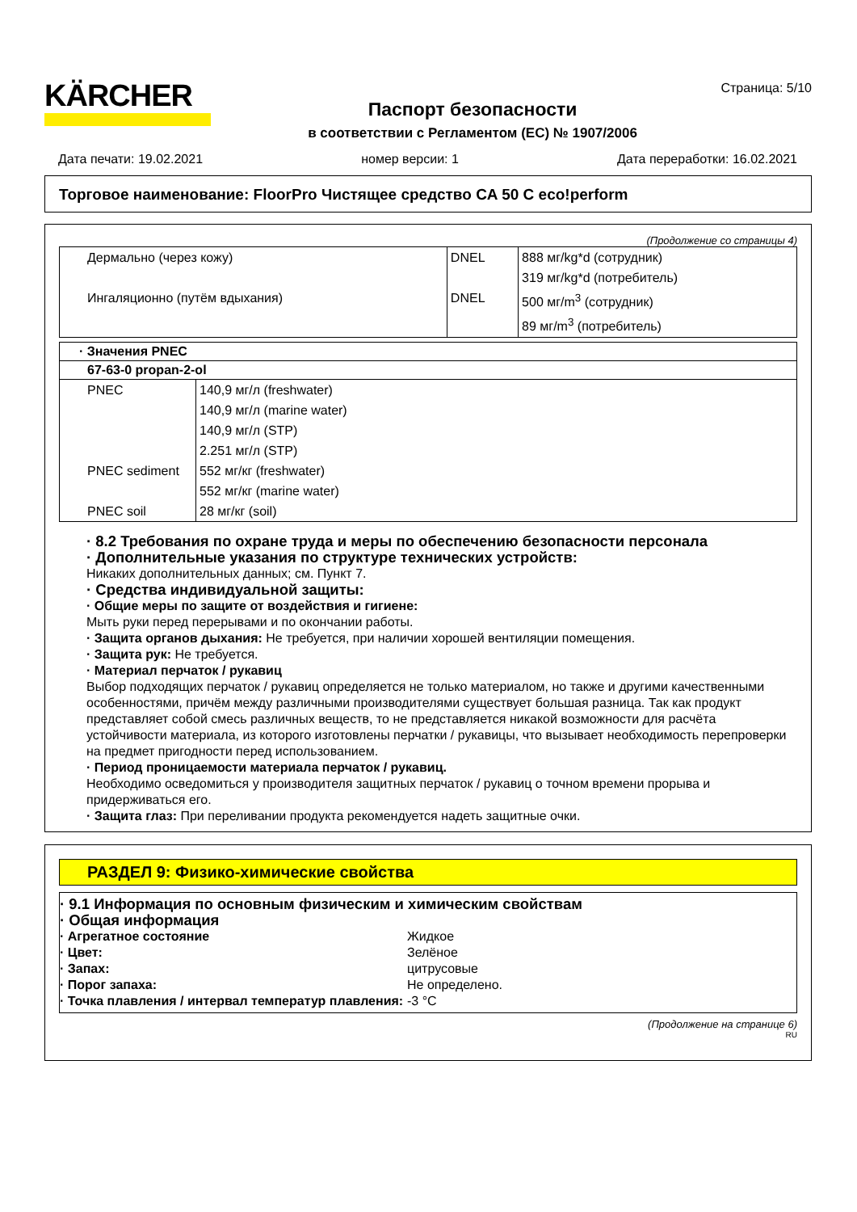KÄRCHER
Страница: 5/10
Паспорт безопасности
в соответствии с Регламентом (ЕС) № 1907/2006
Дата печати: 19.02.2021 номер версии: 1 Дата переработки: 16.02.2021
Торговое наименование: FloorPro Чистящее средство CA 50 C eco!perform
(Продолжение со страницы 4)
| Дермально (через кожу) | DNEL | 888 мг/kg*d (сотрудник) |
| | | 319 мг/kg*d (потребитель) |
| Ингаляционно (путём вдыхания) | DNEL | 500 мг/m<sup>3</sup> (сотрудник) |
| | | 89 мг/m<sup>3</sup> (потребитель) |
· Значения PNEC
67-63-0 propan-2-ol
| PNEC | 140,9 мг/л (freshwater) |
| | 140,9 мг/л (marine water) |
| | 140,9 мг/л (STP) |
| | 2.251 мг/л (STP) |
| PNEC sediment | 552 мг/кг (freshwater) |
| | 552 мг/кг (marine water) |
| PNEC soil | 28 мг/кг (soil) |
· 8.2 Требования по охране труда и меры по обеспечению безопасности персонала
· Дополнительные указания по структуре технических устройств:
Никаких дополнительных данных; см. Пункт 7.
· Средства индивидуальной защиты:
· Общие меры по защите от воздействия и гигиене:
Мыть руки перед перерывами и по окончании работы.
· Защита органов дыхания: Не требуется, при наличии хорошей вентиляции помещения.
· Защита рук: Не требуется.
· Материал перчаток / рукавиц
Выбор подходящих перчаток / рукавиц определяется не только материалом, но также и другими качественными особенностями, причём между различными производителями существует большая разница. Так как продукт представляет собой смесь различных веществ, то не представляется никакой возможности для расчёта устойчивости материала, из которого изготовлены перчатки / рукавицы, что вызывает необходимость перепроверки на предмет пригодности перед использованием.
· Период проницаемости материала перчаток / рукавиц.
Необходимо осведомиться у производителя защитных перчаток / рукавиц о точном времени прорыва и придерживаться его.
· Защита глаз: При переливании продукта рекомендуется надеть защитные очки.
РАЗДЕЛ 9: Физико-химические свойства
· 9.1 Информация по основным физическим и химическим свойствам
· Общая информация
· Агрегатное состояние Жидкое · Цвет: Зелёное · Запах: цитрусовые · Порог запаха: Не определено. · Точка плавления / интервал температур плавления: -3 °C
(Продолжение на странице 6)
RU